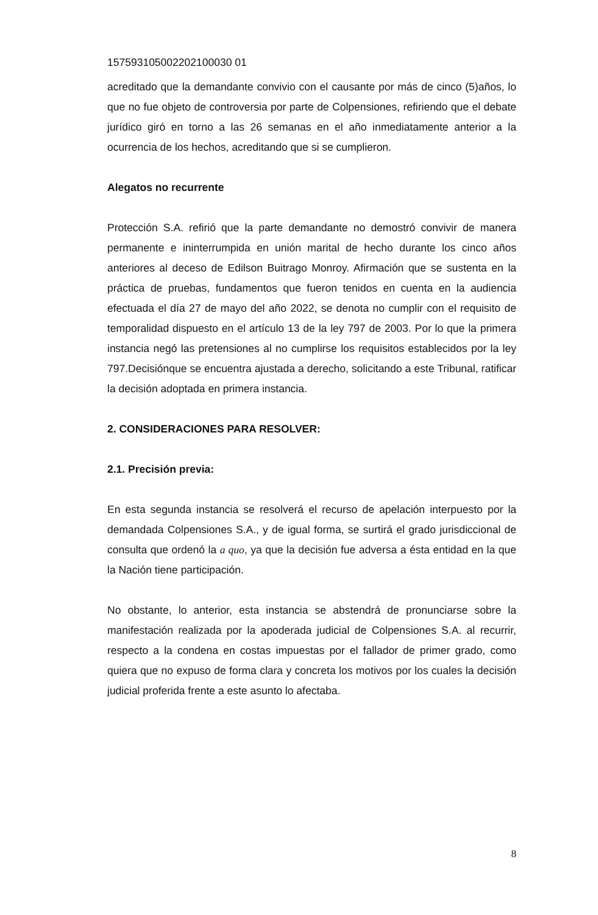157593105002202100030 01
acreditado que la demandante convivio con el causante por más de cinco (5)años, lo que no fue objeto de controversia por parte de Colpensiones, refiriendo que el debate jurídico giró en torno a las 26 semanas en el año inmediatamente anterior a la ocurrencia de los hechos, acreditando que si se cumplieron.
Alegatos no recurrente
Protección S.A. refirió que la parte demandante no demostró convivir de manera permanente e ininterrumpida en unión marital de hecho durante los cinco años anteriores al deceso de Edilson Buitrago Monroy. Afirmación que se sustenta en la práctica de pruebas, fundamentos que fueron tenidos en cuenta en la audiencia efectuada el día 27 de mayo del año 2022, se denota no cumplir con el requisito de temporalidad dispuesto en el artículo 13 de la ley 797 de 2003. Por lo que la primera instancia negó las pretensiones al no cumplirse los requisitos establecidos por la ley 797.Decisiónque se encuentra ajustada a derecho, solicitando a este Tribunal, ratificar la decisión adoptada en primera instancia.
2. CONSIDERACIONES PARA RESOLVER:
2.1. Precisión previa:
En esta segunda instancia se resolverá el recurso de apelación interpuesto por la demandada Colpensiones S.A., y de igual forma, se surtirá el grado jurisdiccional de consulta que ordenó la a quo, ya que la decisión fue adversa a ésta entidad en la que la Nación tiene participación.
No obstante, lo anterior, esta instancia se abstendrá de pronunciarse sobre la manifestación realizada por la apoderada judicial de Colpensiones S.A. al recurrir, respecto a la condena en costas impuestas por el fallador de primer grado, como quiera que no expuso de forma clara y concreta los motivos por los cuales la decisión judicial proferida frente a este asunto lo afectaba.
8